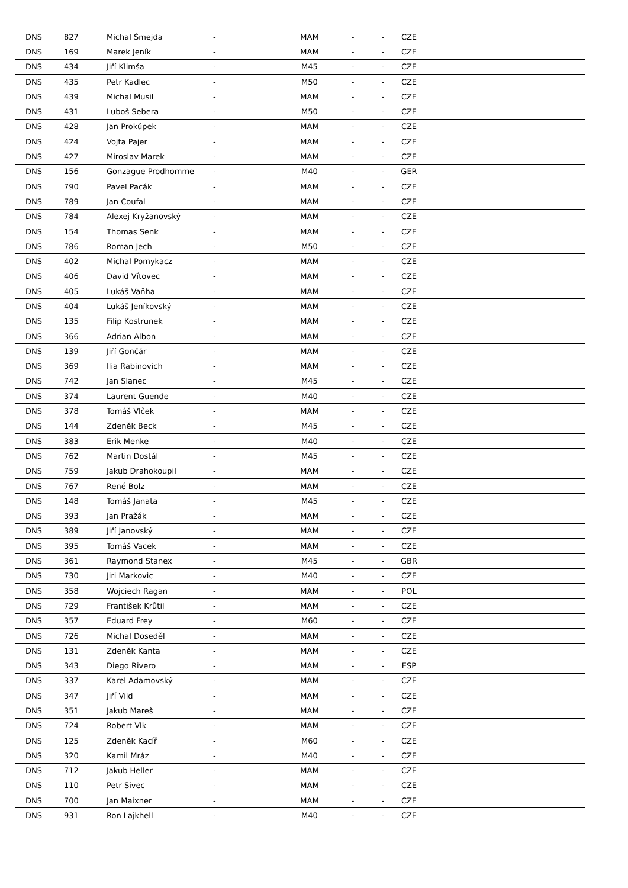| DNS | 827 | Michal Šmejda | - | MAM | - | - | CZE | |
| DNS | 169 | Marek Jeník | - | MAM | - | - | CZE | |
| DNS | 434 | Jiří Klimša | - | M45 | - | - | CZE | |
| DNS | 435 | Petr Kadlec | - | M50 | - | - | CZE | |
| DNS | 439 | Michal Musil | - | MAM | - | - | CZE | |
| DNS | 431 | Luboš Sebera | - | M50 | - | - | CZE | |
| DNS | 428 | Jan Prokůpek | - | MAM | - | - | CZE | |
| DNS | 424 | Vojta Pajer | - | MAM | - | - | CZE | |
| DNS | 427 | Miroslav Marek | - | MAM | - | - | CZE | |
| DNS | 156 | Gonzague Prodhomme | - | M40 | - | - | GER | |
| DNS | 790 | Pavel Pacák | - | MAM | - | - | CZE | |
| DNS | 789 | Jan Coufal | - | MAM | - | - | CZE | |
| DNS | 784 | Alexej Kryžanovský | - | MAM | - | - | CZE | |
| DNS | 154 | Thomas Senk | - | MAM | - | - | CZE | |
| DNS | 786 | Roman Jech | - | M50 | - | - | CZE | |
| DNS | 402 | Michal Pomykacz | - | MAM | - | - | CZE | |
| DNS | 406 | David Vítovec | - | MAM | - | - | CZE | |
| DNS | 405 | Lukáš Vaňha | - | MAM | - | - | CZE | |
| DNS | 404 | Lukáš Jeníkovský | - | MAM | - | - | CZE | |
| DNS | 135 | Filip Kostrunek | - | MAM | - | - | CZE | |
| DNS | 366 | Adrian Albon | - | MAM | - | - | CZE | |
| DNS | 139 | Jiří Gončár | - | MAM | - | - | CZE | |
| DNS | 369 | Ilia Rabinovich | - | MAM | - | - | CZE | |
| DNS | 742 | Jan Slanec | - | M45 | - | - | CZE | |
| DNS | 374 | Laurent Guende | - | M40 | - | - | CZE | |
| DNS | 378 | Tomáš Vlček | - | MAM | - | - | CZE | |
| DNS | 144 | Zdeněk Beck | - | M45 | - | - | CZE | |
| DNS | 383 | Erik Menke | - | M40 | - | - | CZE | |
| DNS | 762 | Martin Dostál | - | M45 | - | - | CZE | |
| DNS | 759 | Jakub Drahokoupil | - | MAM | - | - | CZE | |
| DNS | 767 | René Bolz | - | MAM | - | - | CZE | |
| DNS | 148 | Tomáš Janata | - | M45 | - | - | CZE | |
| DNS | 393 | Jan Pražák | - | MAM | - | - | CZE | |
| DNS | 389 | Jiří Janovský | - | MAM | - | - | CZE | |
| DNS | 395 | Tomáš Vacek | - | MAM | - | - | CZE | |
| DNS | 361 | Raymond Stanex | - | M45 | - | - | GBR | |
| DNS | 730 | Jiri Markovic | - | M40 | - | - | CZE | |
| DNS | 358 | Wojciech Ragan | - | MAM | - | - | POL | |
| DNS | 729 | František Krůtil | - | MAM | - | - | CZE | |
| DNS | 357 | Eduard Frey | - | M60 | - | - | CZE | |
| DNS | 726 | Michal Doseděl | - | MAM | - | - | CZE | |
| DNS | 131 | Zdeněk Kanta | - | MAM | - | - | CZE | |
| DNS | 343 | Diego Rivero | - | MAM | - | - | ESP | |
| DNS | 337 | Karel Adamovský | - | MAM | - | - | CZE | |
| DNS | 347 | Jiří Vild | - | MAM | - | - | CZE | |
| DNS | 351 | Jakub Mareš | - | MAM | - | - | CZE | |
| DNS | 724 | Robert Vlk | - | MAM | - | - | CZE | |
| DNS | 125 | Zdeněk Kacíř | - | M60 | - | - | CZE | |
| DNS | 320 | Kamil Mráz | - | M40 | - | - | CZE | |
| DNS | 712 | Jakub Heller | - | MAM | - | - | CZE | |
| DNS | 110 | Petr Sivec | - | MAM | - | - | CZE | |
| DNS | 700 | Jan Maixner | - | MAM | - | - | CZE | |
| DNS | 931 | Ron Lajkhell | - | M40 | - | - | CZE | |